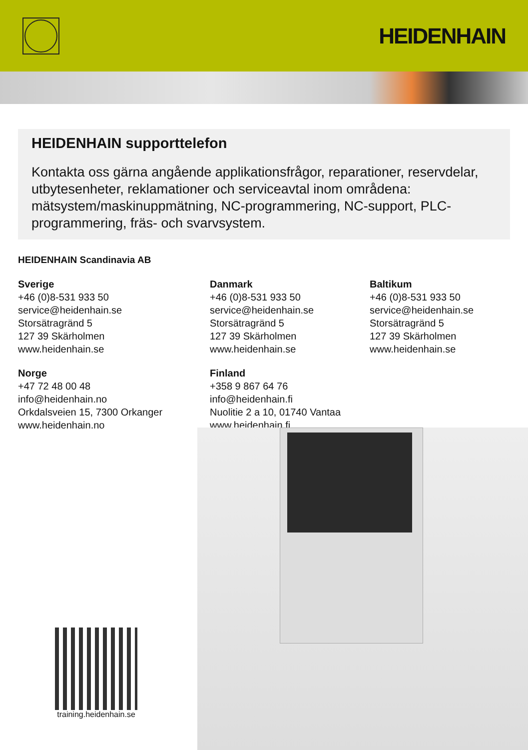HEIDENHAIN
HEIDENHAIN supporttelefon
Kontakta oss gärna angående applikationsfrågor, reparationer, reservdelar, utbytesenheter, reklamationer och serviceavtal inom områdena: mätsystem/maskinuppmätning, NC-programmering, NC-support, PLC-programmering, fräs- och svarvsystem.
HEIDENHAIN Scandinavia AB
Sverige
+46 (0)8-531 933 50
service@heidenhain.se
Storsätragränd 5
127 39 Skärholmen
www.heidenhain.se
Danmark
+46 (0)8-531 933 50
service@heidenhain.se
Storsätragränd 5
127 39 Skärholmen
www.heidenhain.se
Baltikum
+46 (0)8-531 933 50
service@heidenhain.se
Storsätragränd 5
127 39 Skärholmen
www.heidenhain.se
Norge
+47 72 48 00 48
info@heidenhain.no
Orkdalsveien 15, 7300 Orkanger
www.heidenhain.no
Finland
+358 9 867 64 76
info@heidenhain.fi
Nuolitie 2 a 10, 01740 Vantaa
www.heidenhain.fi
training.heidenhain.se